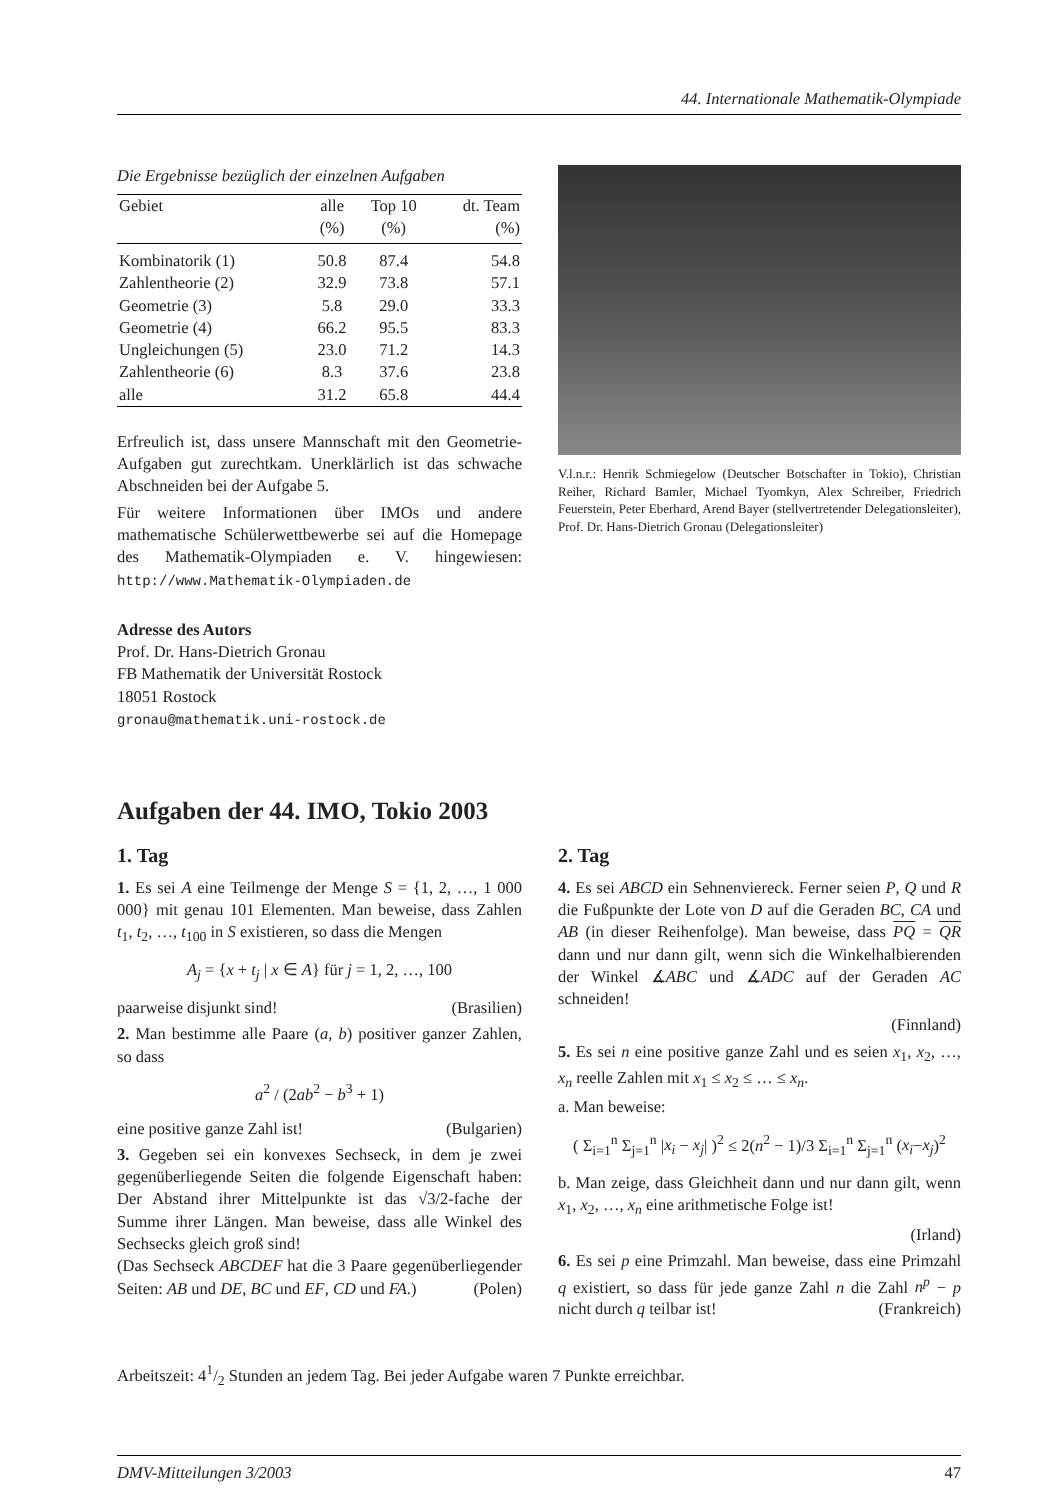44. Internationale Mathematik-Olympiade
Die Ergebnisse bezüglich der einzelnen Aufgaben
| Gebiet | alle | Top 10 | dt. Team |
| --- | --- | --- | --- |
| | (%) | (%) | (%) |
| Kombinatorik (1) | 50.8 | 87.4 | 54.8 |
| Zahlentheorie (2) | 32.9 | 73.8 | 57.1 |
| Geometrie (3) | 5.8 | 29.0 | 33.3 |
| Geometrie (4) | 66.2 | 95.5 | 83.3 |
| Ungleichungen (5) | 23.0 | 71.2 | 14.3 |
| Zahlentheorie (6) | 8.3 | 37.6 | 23.8 |
| alle | 31.2 | 65.8 | 44.4 |
Erfreulich ist, dass unsere Mannschaft mit den Geometrie-Aufgaben gut zurechtkam. Unerklärlich ist das schwache Abschneiden bei der Aufgabe 5.
Für weitere Informationen über IMOs und andere mathematische Schülerwettbewerbe sei auf die Homepage des Mathematik-Olympiaden e. V. hingewiesen: http://www.Mathematik-Olympiaden.de
Adresse des Autors
Prof. Dr. Hans-Dietrich Gronau
FB Mathematik der Universität Rostock
18051 Rostock
gronau@mathematik.uni-rostock.de
V.l.n.r.: Henrik Schmiegelow (Deutscher Botschafter in Tokio), Christian Reiher, Richard Bamler, Michael Tyomkyn, Alex Schreiber, Friedrich Feuerstein, Peter Eberhard, Arend Bayer (stellvertretender Delegationsleiter), Prof. Dr. Hans-Dietrich Gronau (Delegationsleiter)
Aufgaben der 44. IMO, Tokio 2003
1. Tag
1. Es sei A eine Teilmenge der Menge S = {1, 2, …, 1 000 000} mit genau 101 Elementen. Man beweise, dass Zahlen t<sub>1</sub>, t<sub>2</sub>, …, t<sub>100</sub> in S existieren, so dass die Mengen
A<sub>j</sub> = {x + t<sub>j</sub> | x ∈ A} für j = 1, 2, …, 100
paarweise disjunkt sind! (Brasilien)
2. Man bestimme alle Paare (a, b) positiver ganzer Zahlen, so dass
a<sup>2</sup> / (2ab<sup>2</sup> − b<sup>3</sup> + 1)
eine positive ganze Zahl ist! (Bulgarien)
3. Gegeben sei ein konvexes Sechseck, in dem je zwei gegenüberliegende Seiten die folgende Eigenschaft haben: Der Abstand ihrer Mittelpunkte ist das √3/2-fache der Summe ihrer Längen. Man beweise, dass alle Winkel des Sechsecks gleich groß sind!
(Das Sechseck ABCDEF hat die 3 Paare gegenüberliegender Seiten: AB und DE, BC und EF, CD und FA.) (Polen)
2. Tag
4. Es sei ABCD ein Sehnenviereck. Ferner seien P, Q und R die Fußpunkte der Lote von D auf die Geraden BC, CA und AB (in dieser Reihenfolge). Man beweise, dass PQ = QR dann und nur dann gilt, wenn sich die Winkelhalbierenden der Winkel ∡ABC und ∡ADC auf der Geraden AC schneiden!
(Finnland)
5. Es sei n eine positive ganze Zahl und es seien x<sub>1</sub>, x<sub>2</sub>, …, x<sub>n</sub> reelle Zahlen mit x<sub>1</sub> ≤ x<sub>2</sub> ≤ … ≤ x<sub>n</sub>.
a. Man beweise:
( Σ<sub>i=1</sub><sup>n</sup> Σ<sub>j=1</sub><sup>n</sup> |x<sub>i</sub> − x<sub>j</sub>| )<sup>2</sup> ≤ 2(n<sup>2</sup> − 1)/3 Σ<sub>i=1</sub><sup>n</sup> Σ<sub>j=1</sub><sup>n</sup> (x<sub>i</sub>−x<sub>j</sub>)<sup>2</sup>
b. Man zeige, dass Gleichheit dann und nur dann gilt, wenn x<sub>1</sub>, x<sub>2</sub>, …, x<sub>n</sub> eine arithmetische Folge ist!
(Irland)
6. Es sei p eine Primzahl. Man beweise, dass eine Primzahl q existiert, so dass für jede ganze Zahl n die Zahl n<sup>p</sup> − p nicht durch q teilbar ist! (Frankreich)
Arbeitszeit: 41/2 Stunden an jedem Tag. Bei jeder Aufgabe waren 7 Punkte erreichbar.
DMV-Mitteilungen 3/2003 47